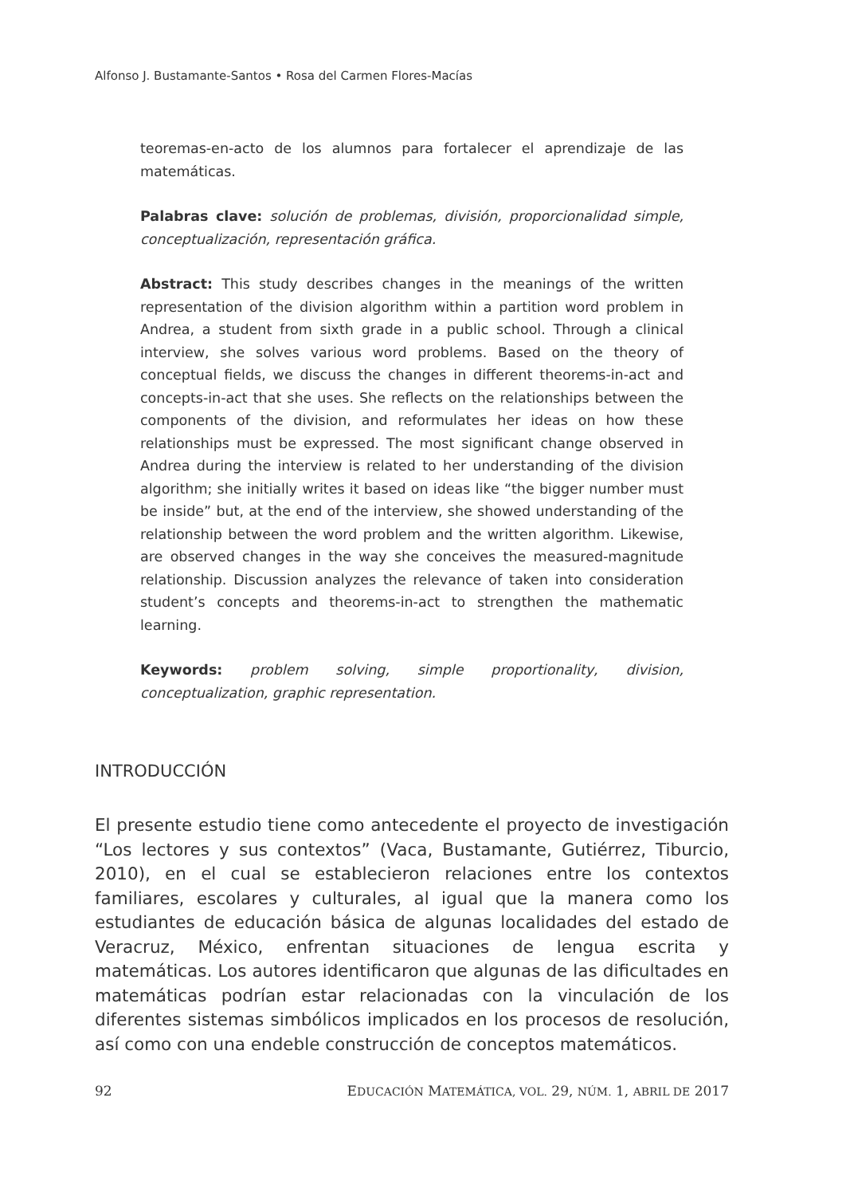Alfonso J. Bustamante-Santos • Rosa del Carmen Flores-Macías
teoremas-en-acto de los alumnos para fortalecer el aprendizaje de las matemáticas.
Palabras clave: solución de problemas, división, proporcionalidad simple, conceptualización, representación gráfica.
Abstract: This study describes changes in the meanings of the written representation of the division algorithm within a partition word problem in Andrea, a student from sixth grade in a public school. Through a clinical interview, she solves various word problems. Based on the theory of conceptual fields, we discuss the changes in different theorems-in-act and concepts-in-act that she uses. She reflects on the relationships between the components of the division, and reformulates her ideas on how these relationships must be expressed. The most significant change observed in Andrea during the interview is related to her understanding of the division algorithm; she initially writes it based on ideas like “the bigger number must be inside” but, at the end of the interview, she showed understanding of the relationship between the word problem and the written algorithm. Likewise, are observed changes in the way she conceives the measured-magnitude relationship. Discussion analyzes the relevance of taken into consideration student’s concepts and theorems-in-act to strengthen the mathematic learning.
Keywords: problem solving, simple proportionality, division, conceptualization, graphic representation.
INTRODUCCIÓN
El presente estudio tiene como antecedente el proyecto de investigación “Los lectores y sus contextos” (Vaca, Bustamante, Gutiérrez, Tiburcio, 2010), en el cual se establecieron relaciones entre los contextos familiares, escolares y culturales, al igual que la manera como los estudiantes de educación básica de algunas localidades del estado de Veracruz, México, enfrentan situaciones de lengua escrita y matemáticas. Los autores identificaron que algunas de las dificultades en matemáticas podrían estar relacionadas con la vinculación de los diferentes sistemas simbólicos implicados en los procesos de resolución, así como con una endeble construcción de conceptos matemáticos.
92 EDUCACIÓN MATEMÁTICA, VOL. 29, NÚM. 1, ABRIL DE 2017